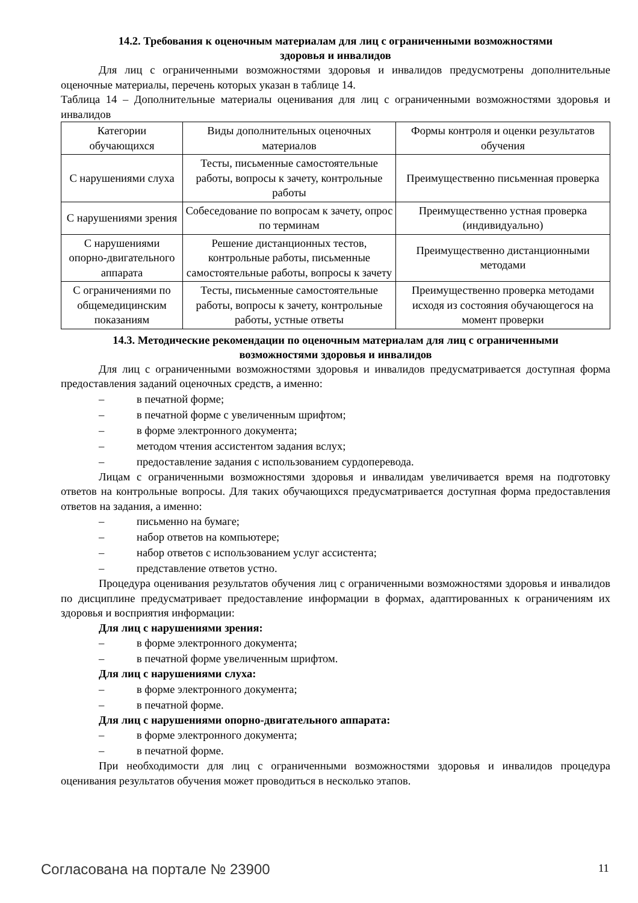14.2. Требования к оценочным материалам для лиц с ограниченными возможностями
здоровья и инвалидов
Для лиц с ограниченными возможностями здоровья и инвалидов предусмотрены дополнительные оценочные материалы, перечень которых указан в таблице 14.
Таблица 14 – Дополнительные материалы оценивания для лиц с ограниченными возможностями здоровья и инвалидов
| Категории обучающихся | Виды дополнительных оценочных материалов | Формы контроля и оценки результатов обучения |
| С нарушениями слуха | Тесты, письменные самостоятельные работы, вопросы к зачету, контрольные работы | Преимущественно письменная проверка |
| С нарушениями зрения | Собеседование по вопросам к зачету, опрос по терминам | Преимущественно устная проверка (индивидуально) |
| С нарушениями опорно-двигательного аппарата | Решение дистанционных тестов, контрольные работы, письменные самостоятельные работы, вопросы к зачету | Преимущественно дистанционными методами |
| С ограничениями по общемедицинским показаниям | Тесты, письменные самостоятельные работы, вопросы к зачету, контрольные работы, устные ответы | Преимущественно проверка методами исходя из состояния обучающегося на момент проверки |
14.3. Методические рекомендации по оценочным материалам для лиц с ограниченными
возможностями здоровья и инвалидов
Для лиц с ограниченными возможностями здоровья и инвалидов предусматривается доступная форма предоставления заданий оценочных средств, а именно:
– в печатной форме;
– в печатной форме с увеличенным шрифтом;
– в форме электронного документа;
– методом чтения ассистентом задания вслух;
– предоставление задания с использованием сурдоперевода.
Лицам с ограниченными возможностями здоровья и инвалидам увеличивается время на подготовку ответов на контрольные вопросы. Для таких обучающихся предусматривается доступная форма предоставления ответов на задания, а именно:
– письменно на бумаге;
– набор ответов на компьютере;
– набор ответов с использованием услуг ассистента;
– представление ответов устно.
Процедура оценивания результатов обучения лиц с ограниченными возможностями здоровья и инвалидов по дисциплине предусматривает предоставление информации в формах, адаптированных к ограничениям их здоровья и восприятия информации:
Для лиц с нарушениями зрения:
– в форме электронного документа;
– в печатной форме увеличенным шрифтом.
Для лиц с нарушениями слуха:
– в форме электронного документа;
– в печатной форме.
Для лиц с нарушениями опорно-двигательного аппарата:
– в форме электронного документа;
– в печатной форме.
При необходимости для лиц с ограниченными возможностями здоровья и инвалидов процедура оценивания результатов обучения может проводиться в несколько этапов.
Согласована на портале № 23900 11